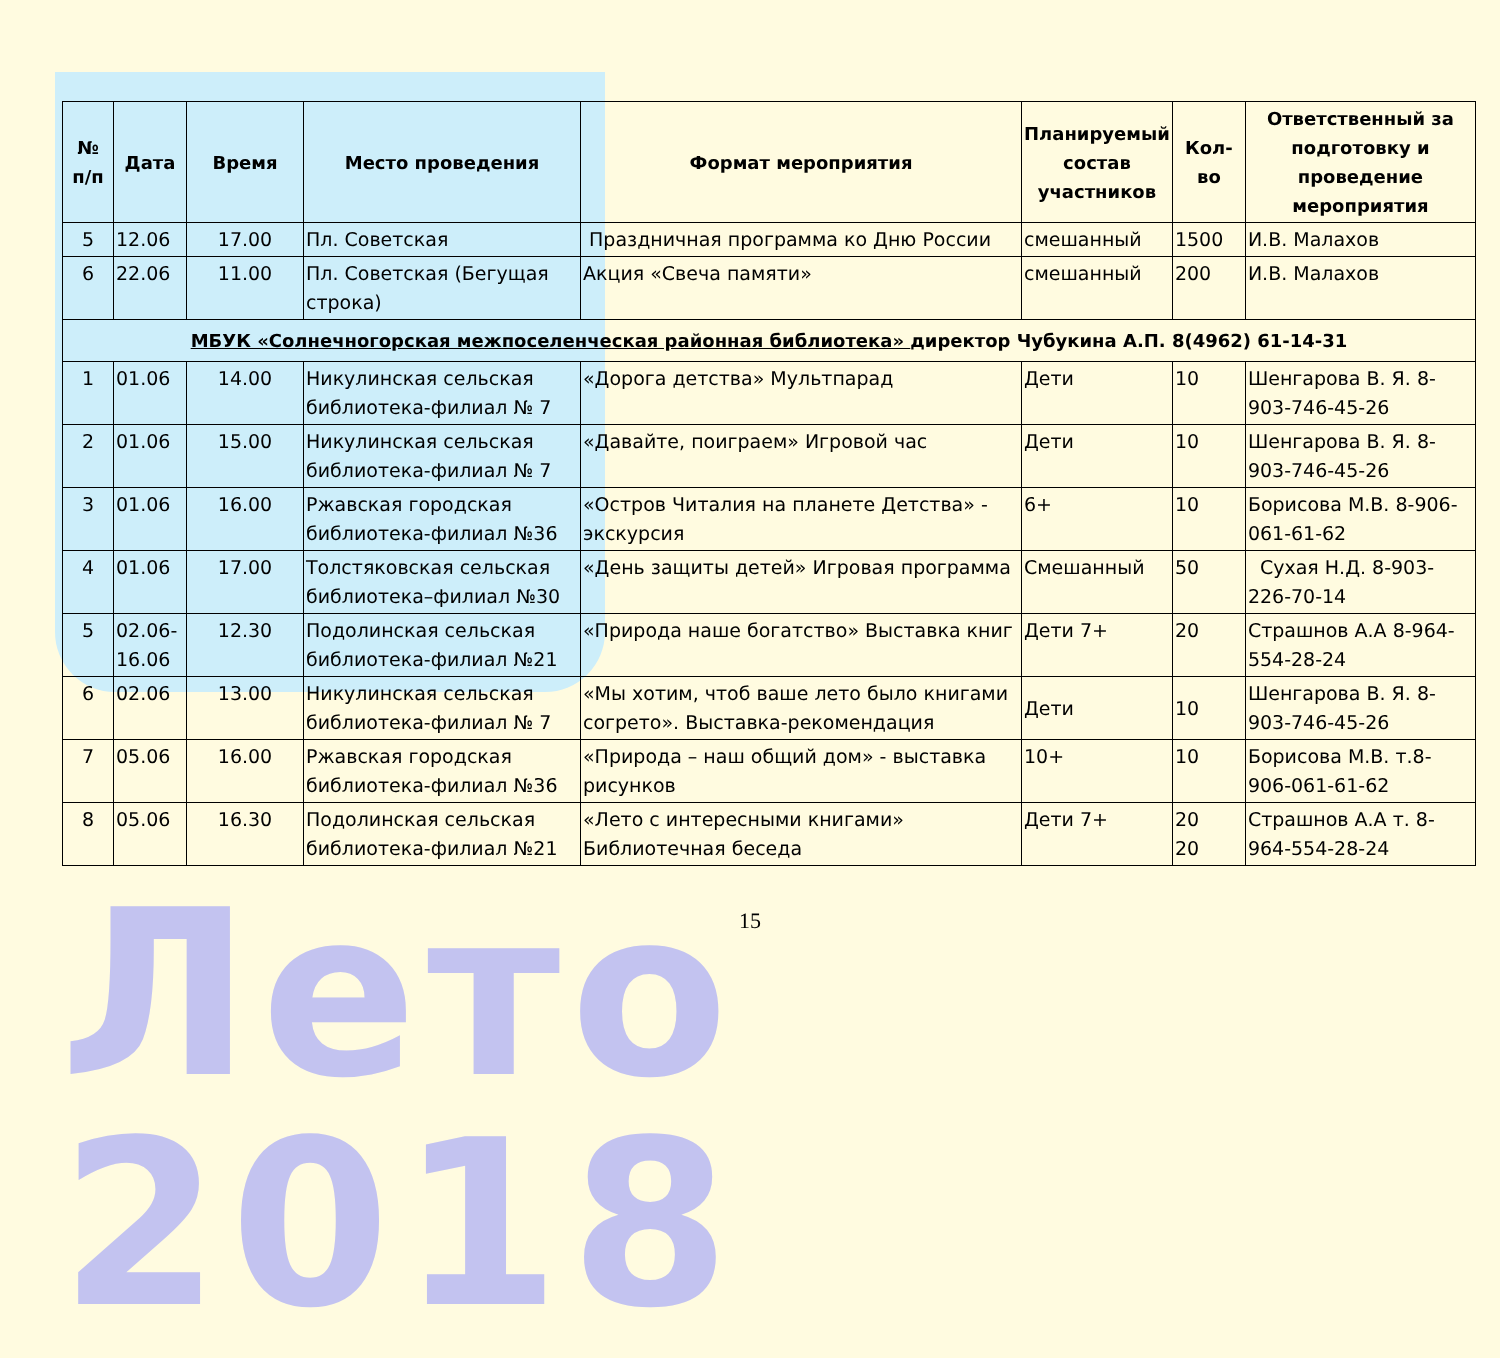Лето 2018
| № п/п | Дата | Время | Место проведения | Формат мероприятия | Планируемый состав участников | Кол-во | Ответственный за подготовку и проведение мероприятия |
| --- | --- | --- | --- | --- | --- | --- | --- |
| 5 | 12.06 | 17.00 | Пл. Советская | Праздничная программа ко Дню России | смешанный | 1500 | И.В. Малахов |
| 6 | 22.06 | 11.00 | Пл. Советская (Бегущая строка) | Акция «Свеча памяти» | смешанный | 200 | И.В. Малахов |
| МБУК «Солнечногорская межпоселенческая районная библиотека» директор Чубукина А.П. 8(4962) 61-14-31 | | | | | | | |
| 1 | 01.06 | 14.00 | Никулинская сельская библиотека-филиал № 7 | «Дорога детства» Мультпарад | Дети | 10 | Шенгарова В. Я. 8-903-746-45-26 |
| 2 | 01.06 | 15.00 | Никулинская сельская библиотека-филиал № 7 | «Давайте, поиграем» Игровой час | Дети | 10 | Шенгарова В. Я. 8-903-746-45-26 |
| 3 | 01.06 | 16.00 | Ржавская городская библиотека-филиал №36 | «Остров Читалия на планете Детства» - экскурсия | 6+ | 10 | Борисова М.В. 8-906-061-61-62 |
| 4 | 01.06 | 17.00 | Толстяковская сельская библиотека–филиал №30 | «День защиты детей» Игровая программа | Смешанный | 50 | Сухая Н.Д. 8-903-226-70-14 |
| 5 | 02.06-16.06 | 12.30 | Подолинская сельская библиотека-филиал №21 | «Природа наше богатство» Выставка книг | Дети 7+ | 20 | Страшнов А.А 8-964-554-28-24 |
| 6 | 02.06 | 13.00 | Никулинская сельская библиотека-филиал № 7 | «Мы хотим, чтоб ваше лето было книгами согрето». Выставка-рекомендация | Дети | 10 | Шенгарова В. Я. 8-903-746-45-26 |
| 7 | 05.06 | 16.00 | Ржавская городская библиотека-филиал №36 | «Природа – наш общий дом» - выставка рисунков | 10+ | 10 | Борисова М.В. т.8-906-061-61-62 |
| 8 | 05.06 | 16.30 | Подолинская сельская библиотека-филиал №21 | «Лето с интересными книгами» Библиотечная беседа | Дети 7+ | 20 20 | Страшнов А.А т. 8-964-554-28-24 |
15